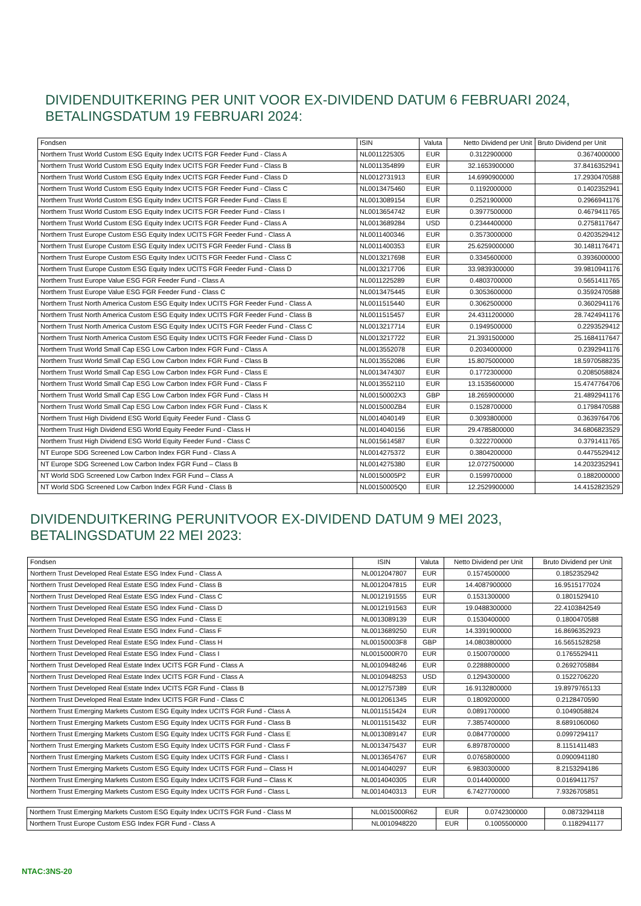DIVIDENDUITKERING PER UNIT VOOR EX-DIVIDEND DATUM 6 FEBRUARI 2024,
BETALINGSDATUM 19 FEBRUARI 2024:
| Fondsen | ISIN | Valuta | Netto Dividend per Unit | Bruto Dividend per Unit |
| --- | --- | --- | --- | --- |
| Northern Trust World Custom ESG Equity Index UCITS FGR Feeder Fund - Class A | NL0011225305 | EUR | 0.3122900000 | 0.3674000000 |
| Northern Trust World Custom ESG Equity Index UCITS FGR Feeder Fund - Class B | NL0011354899 | EUR | 32.1653900000 | 37.8416352941 |
| Northern Trust World Custom ESG Equity Index UCITS FGR Feeder Fund - Class D | NL0012731913 | EUR | 14.6990900000 | 17.2930470588 |
| Northern Trust World Custom ESG Equity Index UCITS FGR Feeder Fund - Class C | NL0013475460 | EUR | 0.1192000000 | 0.1402352941 |
| Northern Trust World Custom ESG Equity Index UCITS FGR Feeder Fund - Class E | NL0013089154 | EUR | 0.2521900000 | 0.2966941176 |
| Northern Trust World Custom ESG Equity Index UCITS FGR Feeder Fund - Class I | NL0013654742 | EUR | 0.3977500000 | 0.4679411765 |
| Northern Trust World Custom ESG Equity Index UCITS FGR Feeder Fund - Class A | NL0013689284 | USD | 0.2344400000 | 0.2758117647 |
| Northern Trust Europe Custom ESG Equity Index UCITS FGR Feeder Fund - Class A | NL0011400346 | EUR | 0.3573000000 | 0.4203529412 |
| Northern Trust Europe Custom ESG Equity Index UCITS FGR Feeder Fund - Class B | NL0011400353 | EUR | 25.6259000000 | 30.1481176471 |
| Northern Trust Europe Custom ESG Equity Index UCITS FGR Feeder Fund - Class C | NL0013217698 | EUR | 0.3345600000 | 0.3936000000 |
| Northern Trust Europe Custom ESG Equity Index UCITS FGR Feeder Fund - Class D | NL0013217706 | EUR | 33.9839300000 | 39.9810941176 |
| Northern Trust Europe Value ESG FGR Feeder Fund - Class A | NL0011225289 | EUR | 0.4803700000 | 0.5651411765 |
| Northern Trust Europe Value ESG FGR Feeder Fund - Class C | NL0013475445 | EUR | 0.3053600000 | 0.3592470588 |
| Northern Trust North America Custom ESG Equity Index UCITS FGR Feeder Fund - Class A | NL0011515440 | EUR | 0.3062500000 | 0.3602941176 |
| Northern Trust North America Custom ESG Equity Index UCITS FGR Feeder Fund - Class B | NL0011515457 | EUR | 24.4311200000 | 28.7424941176 |
| Northern Trust North America Custom ESG Equity Index UCITS FGR Feeder Fund - Class C | NL0013217714 | EUR | 0.1949500000 | 0.2293529412 |
| Northern Trust North America Custom ESG Equity Index UCITS FGR Feeder Fund - Class D | NL0013217722 | EUR | 21.3931500000 | 25.1684117647 |
| Northern Trust World Small Cap ESG Low Carbon Index FGR Fund - Class A | NL0013552078 | EUR | 0.2034000000 | 0.2392941176 |
| Northern Trust World Small Cap ESG Low Carbon Index FGR Fund - Class B | NL0013552086 | EUR | 15.8075000000 | 18.5970588235 |
| Northern Trust World Small Cap ESG Low Carbon Index FGR Fund - Class E | NL0013474307 | EUR | 0.1772300000 | 0.2085058824 |
| Northern Trust World Small Cap ESG Low Carbon Index FGR Fund - Class F | NL0013552110 | EUR | 13.1535600000 | 15.4747764706 |
| Northern Trust World Small Cap ESG Low Carbon Index FGR Fund - Class H | NL00150002X3 | GBP | 18.2659000000 | 21.4892941176 |
| Northern Trust World Small Cap ESG Low Carbon Index FGR Fund - Class K | NL0015000ZB4 | EUR | 0.1528700000 | 0.1798470588 |
| Northern Trust High Dividend ESG World Equity Feeder Fund - Class G | NL0014040149 | EUR | 0.3093800000 | 0.3639764706 |
| Northern Trust High Dividend ESG World Equity Feeder Fund - Class H | NL0014040156 | EUR | 29.4785800000 | 34.6806823529 |
| Northern Trust High Dividend ESG World Equity Feeder Fund - Class C | NL0015614587 | EUR | 0.3222700000 | 0.3791411765 |
| NT Europe SDG Screened Low Carbon Index FGR Fund - Class A | NL0014275372 | EUR | 0.3804200000 | 0.4475529412 |
| NT Europe SDG Screened Low Carbon Index FGR Fund – Class B | NL0014275380 | EUR | 12.0727500000 | 14.2032352941 |
| NT World SDG Screened Low Carbon Index FGR Fund – Class A | NL00150005P2 | EUR | 0.1599700000 | 0.1882000000 |
| NT World SDG Screened Low Carbon Index FGR Fund - Class B | NL00150005Q0 | EUR | 12.2529900000 | 14.4152823529 |
DIVIDENDUITKERING PERUNITVOOR EX-DIVIDEND DATUM 9 MEI 2023,
BETALINGSDATUM 22 MEI 2023:
| Fondsen | ISIN | Valuta | Netto Dividend per Unit | Bruto Dividend per Unit |
| --- | --- | --- | --- | --- |
| Northern Trust Developed Real Estate ESG Index Fund - Class A | NL0012047807 | EUR | 0.1574500000 | 0.1852352942 |
| Northern Trust Developed Real Estate ESG Index Fund - Class B | NL0012047815 | EUR | 14.4087900000 | 16.9515177024 |
| Northern Trust Developed Real Estate ESG Index Fund - Class C | NL0012191555 | EUR | 0.1531300000 | 0.1801529410 |
| Northern Trust Developed Real Estate ESG Index Fund - Class D | NL0012191563 | EUR | 19.0488300000 | 22.4103842549 |
| Northern Trust Developed Real Estate ESG Index Fund - Class E | NL0013089139 | EUR | 0.1530400000 | 0.1800470588 |
| Northern Trust Developed Real Estate ESG Index Fund - Class F | NL0013689250 | EUR | 14.3391900000 | 16.8696352923 |
| Northern Trust Developed Real Estate ESG Index Fund - Class H | NL00150003F8 | GBP | 14.0803800000 | 16.5651528258 |
| Northern Trust Developed Real Estate ESG Index Fund - Class I | NL0015000R70 | EUR | 0.1500700000 | 0.1765529411 |
| Northern Trust Developed Real Estate Index UCITS FGR Fund - Class A | NL0010948246 | EUR | 0.2288800000 | 0.2692705884 |
| Northern Trust Developed Real Estate Index UCITS FGR Fund - Class A | NL0010948253 | USD | 0.1294300000 | 0.1522706220 |
| Northern Trust Developed Real Estate Index UCITS FGR Fund - Class B | NL0012757389 | EUR | 16.9132800000 | 19.8979765133 |
| Northern Trust Developed Real Estate Index UCITS FGR Fund - Class C | NL0012061345 | EUR | 0.1809200000 | 0.2128470590 |
| Northern Trust Emerging Markets Custom ESG Equity Index UCITS FGR Fund - Class A | NL0011515424 | EUR | 0.0891700000 | 0.1049058824 |
| Northern Trust Emerging Markets Custom ESG Equity Index UCITS FGR Fund - Class B | NL0011515432 | EUR | 7.3857400000 | 8.6891060060 |
| Northern Trust Emerging Markets Custom ESG Equity Index UCITS FGR Fund - Class E | NL0013089147 | EUR | 0.0847700000 | 0.0997294117 |
| Northern Trust Emerging Markets Custom ESG Equity Index UCITS FGR Fund - Class F | NL0013475437 | EUR | 6.8978700000 | 8.1151411483 |
| Northern Trust Emerging Markets Custom ESG Equity Index UCITS FGR Fund - Class I | NL0013654767 | EUR | 0.0765800000 | 0.0900941180 |
| Northern Trust Emerging Markets Custom ESG Equity Index UCITS FGR Fund – Class H | NL0014040297 | EUR | 6.9830300000 | 8.2153294186 |
| Northern Trust Emerging Markets Custom ESG Equity Index UCITS FGR Fund – Class K | NL0014040305 | EUR | 0.0144000000 | 0.0169411757 |
| Northern Trust Emerging Markets Custom ESG Equity Index UCITS FGR Fund - Class L | NL0014040313 | EUR | 6.7427700000 | 7.9326705851 |
| Northern Trust Emerging Markets Custom ESG Equity Index UCITS FGR Fund - Class M | NL0015000R62 | EUR | 0.0742300000 | 0.0873294118 |
| Northern Trust Europe Custom ESG Index FGR Fund - Class A | NL0010948220 | EUR | 0.1005500000 | 0.1182941177 |
NTAC:3NS-20